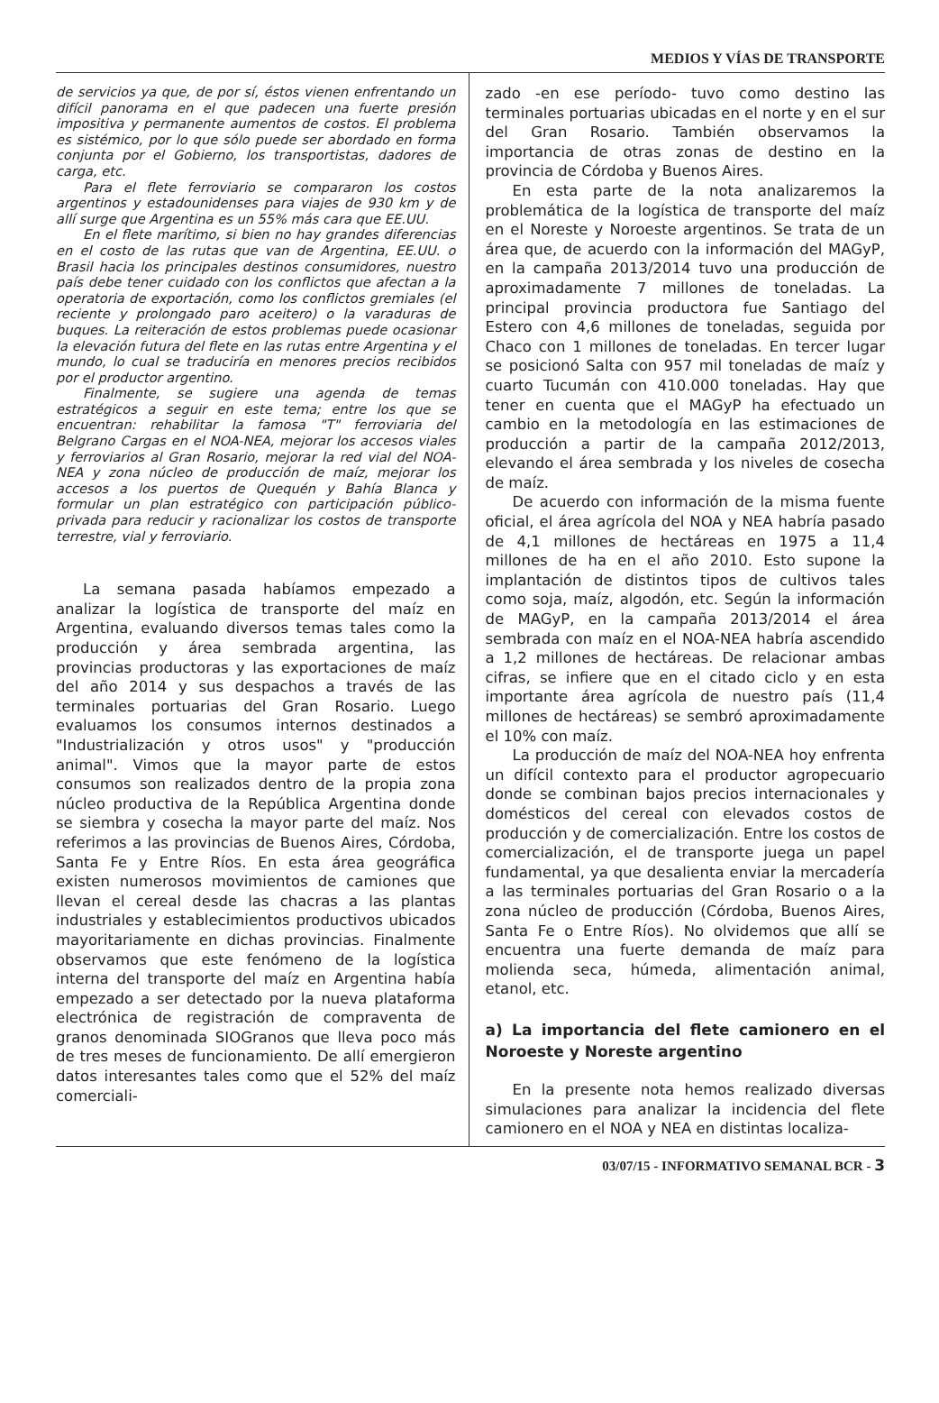MEDIOS Y VÍAS DE TRANSPORTE
de servicios ya que, de por sí, éstos vienen enfrentando un difícil panorama en el que padecen una fuerte presión impositiva y permanente aumentos de costos. El problema es sistémico, por lo que sólo puede ser abordado en forma conjunta por el Gobierno, los transportistas, dadores de carga, etc.
Para el flete ferroviario se compararon los costos argentinos y estadounidenses para viajes de 930 km y de allí surge que Argentina es un 55% más cara que EE.UU.
En el flete marítimo, si bien no hay grandes diferencias en el costo de las rutas que van de Argentina, EE.UU. o Brasil hacia los principales destinos consumidores, nuestro país debe tener cuidado con los conflictos que afectan a la operatoria de exportación, como los conflictos gremiales (el reciente y prolongado paro aceitero) o la varaduras de buques. La reiteración de estos problemas puede ocasionar la elevación futura del flete en las rutas entre Argentina y el mundo, lo cual se traduciría en menores precios recibidos por el productor argentino.
Finalmente, se sugiere una agenda de temas estratégicos a seguir en este tema; entre los que se encuentran: rehabilitar la famosa "T" ferroviaria del Belgrano Cargas en el NOA-NEA, mejorar los accesos viales y ferroviarios al Gran Rosario, mejorar la red vial del NOA-NEA y zona núcleo de producción de maíz, mejorar los accesos a los puertos de Quequén y Bahía Blanca y formular un plan estratégico con participación público-privada para reducir y racionalizar los costos de transporte terrestre, vial y ferroviario.
La semana pasada habíamos empezado a analizar la logística de transporte del maíz en Argentina, evaluando diversos temas tales como la producción y área sembrada argentina, las provincias productoras y las exportaciones de maíz del año 2014 y sus despachos a través de las terminales portuarias del Gran Rosario. Luego evaluamos los consumos internos destinados a "Industrialización y otros usos" y "producción animal". Vimos que la mayor parte de estos consumos son realizados dentro de la propia zona núcleo productiva de la República Argentina donde se siembra y cosecha la mayor parte del maíz. Nos referimos a las provincias de Buenos Aires, Córdoba, Santa Fe y Entre Ríos. En esta área geográfica existen numerosos movimientos de camiones que llevan el cereal desde las chacras a las plantas industriales y establecimientos productivos ubicados mayoritariamente en dichas provincias. Finalmente observamos que este fenómeno de la logística interna del transporte del maíz en Argentina había empezado a ser detectado por la nueva plataforma electrónica de registración de compraventa de granos denominada SIOGranos que lleva poco más de tres meses de funcionamiento. De allí emergieron datos interesantes tales como que el 52% del maíz comerciali-
zado -en ese período- tuvo como destino las terminales portuarias ubicadas en el norte y en el sur del Gran Rosario. También observamos la importancia de otras zonas de destino en la provincia de Córdoba y Buenos Aires.
En esta parte de la nota analizaremos la problemática de la logística de transporte del maíz en el Noreste y Noroeste argentinos. Se trata de un área que, de acuerdo con la información del MAGyP, en la campaña 2013/2014 tuvo una producción de aproximadamente 7 millones de toneladas. La principal provincia productora fue Santiago del Estero con 4,6 millones de toneladas, seguida por Chaco con 1 millones de toneladas. En tercer lugar se posicionó Salta con 957 mil toneladas de maíz y cuarto Tucumán con 410.000 toneladas. Hay que tener en cuenta que el MAGyP ha efectuado un cambio en la metodología en las estimaciones de producción a partir de la campaña 2012/2013, elevando el área sembrada y los niveles de cosecha de maíz.
De acuerdo con información de la misma fuente oficial, el área agrícola del NOA y NEA habría pasado de 4,1 millones de hectáreas en 1975 a 11,4 millones de ha en el año 2010. Esto supone la implantación de distintos tipos de cultivos tales como soja, maíz, algodón, etc. Según la información de MAGyP, en la campaña 2013/2014 el área sembrada con maíz en el NOA-NEA habría ascendido a 1,2 millones de hectáreas. De relacionar ambas cifras, se infiere que en el citado ciclo y en esta importante área agrícola de nuestro país (11,4 millones de hectáreas) se sembró aproximadamente el 10% con maíz.
La producción de maíz del NOA-NEA hoy enfrenta un difícil contexto para el productor agropecuario donde se combinan bajos precios internacionales y domésticos del cereal con elevados costos de producción y de comercialización. Entre los costos de comercialización, el de transporte juega un papel fundamental, ya que desalienta enviar la mercadería a las terminales portuarias del Gran Rosario o a la zona núcleo de producción (Córdoba, Buenos Aires, Santa Fe o Entre Ríos). No olvidemos que allí se encuentra una fuerte demanda de maíz para molienda seca, húmeda, alimentación animal, etanol, etc.
a) La importancia del flete camionero en el Noroeste y Noreste argentino
En la presente nota hemos realizado diversas simulaciones para analizar la incidencia del flete camionero en el NOA y NEA en distintas localiza-
03/07/15 - INFORMATIVO SEMANAL BCR - 3